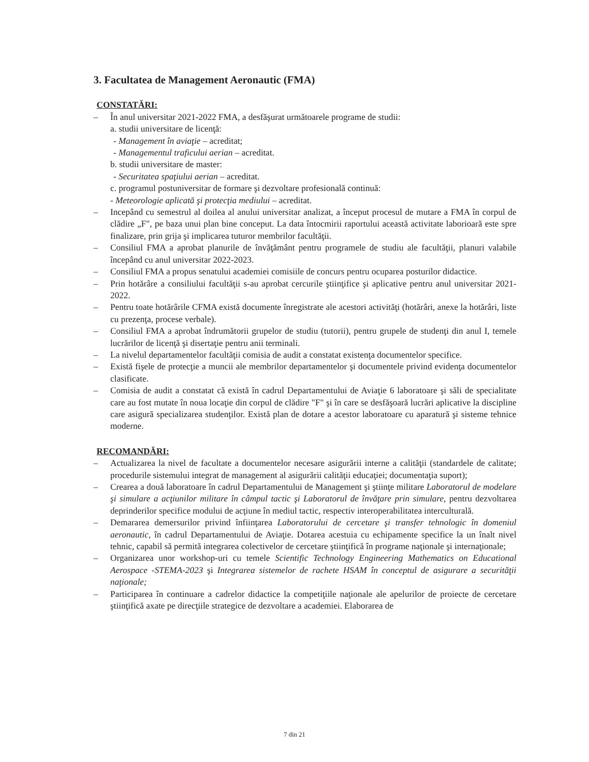3. Facultatea de Management Aeronautic (FMA)
CONSTATĂRI:
– În anul universitar 2021-2022 FMA, a desfăşurat următoarele programe de studii:
a. studii universitare de licenţă:
- Management în aviaţie – acreditat;
- Managementul traficului aerian – acreditat.
b. studii universitare de master:
- Securitatea spaţiului aerian – acreditat.
c. programul postuniversitar de formare şi dezvoltare profesională continuă:
- Meteorologie aplicată şi protecţia mediului – acreditat.
– Incepând cu semestrul al doilea al anului universitar analizat, a început procesul de mutare a FMA în corpul de clădire „F", pe baza unui plan bine conceput. La data întocmirii raportului această activitate laborioară este spre finalizare, prin grija şi implicarea tuturor membrilor facultăţii.
– Consiliul FMA a aprobat planurile de învăţământ pentru programele de studiu ale facultăţii, planuri valabile începând cu anul universitar 2022-2023.
– Consiliul FMA a propus senatului academiei comisiile de concurs pentru ocuparea posturilor didactice.
– Prin hotărâre a consiliului facultăţii s-au aprobat cercurile ştiinţifice şi aplicative pentru anul universitar 2021-2022.
– Pentru toate hotărârile CFMA există documente înregistrate ale acestori activităţi (hotărâri, anexe la hotărâri, liste cu prezenţa, procese verbale).
– Consiliul FMA a aprobat îndrumătorii grupelor de studiu (tutorii), pentru grupele de studenţi din anul I, temele lucrărilor de licenţă şi disertaţie pentru anii terminali.
– La nivelul departamentelor facultăţii comisia de audit a constatat existenţa documentelor specifice.
– Există fişele de protecţie a muncii ale membrilor departamentelor şi documentele privind evidenţa documentelor clasificate.
– Comisia de audit a constatat că există în cadrul Departamentului de Aviaţie 6 laboratoare şi săli de specialitate care au fost mutate în noua locaţie din corpul de clădire "F" şi în care se desfăşoară lucrări aplicative la discipline care asigură specializarea studenţilor. Există plan de dotare a acestor laboratoare cu aparatură şi sisteme tehnice moderne.
RECOMANDĂRI:
– Actualizarea la nivel de facultate a documentelor necesare asigurării interne a calităţii (standardele de calitate; procedurile sistemului integrat de management al asigurării calităţii educaţiei; documentaţia suport);
– Crearea a două laboratoare în cadrul Departamentului de Management şi ştiinţe militare Laboratorul de modelare şi simulare a acţiunilor militare în câmpul tactic şi Laboratorul de învăţare prin simulare, pentru dezvoltarea deprinderilor specifice modului de acţiune în mediul tactic, respectiv interoperabilitatea interculturală.
– Demararea demersurilor privind înfiinţarea Laboratorului de cercetare şi transfer tehnologic în domeniul aeronautic, în cadrul Departamentului de Aviaţie. Dotarea acestuia cu echipamente specifice la un înalt nivel tehnic, capabil să permită integrarea colectivelor de cercetare ştiinţifică în programe naţionale şi internaţionale;
– Organizarea unor workshop-uri cu temele Scientific Technology Engineering Mathematics on Educational Aerospace -STEMA-2023 şi Integrarea sistemelor de rachete HSAM în conceptul de asigurare a securităţii naţionale;
– Participarea în continuare a cadrelor didactice la competiţiile naţionale ale apelurilor de proiecte de cercetare ştiinţifică axate pe direcţiile strategice de dezvoltare a academiei. Elaborarea de
7 din 21